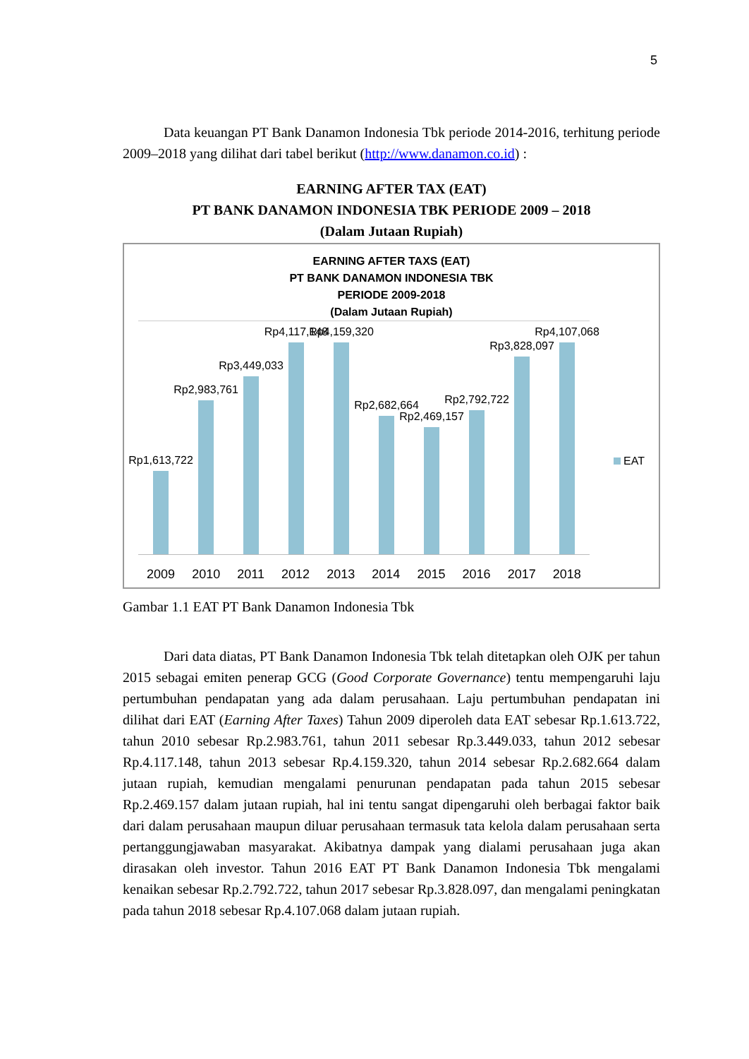5
Data keuangan PT Bank Danamon Indonesia Tbk periode 2014-2016, terhitung periode 2009–2018 yang dilihat dari tabel berikut (http://www.danamon.co.id) :
EARNING AFTER TAX (EAT)
PT BANK DANAMON INDONESIA TBK PERIODE 2009 – 2018
(Dalam Jutaan Rupiah)
EARNING AFTER TAXS (EAT)
PT BANK DANAMON INDONESIA TBK
PERIODE 2009-2018
(Dalam Jutaan Rupiah)
Rp1,613,722
Rp2,983,761
Rp3,449,033
Rp4,117,148
Rp4,159,320
Rp2,682,664
Rp2,469,157
Rp2,792,722
Rp3,828,097
Rp4,107,068
2009 2010 2011 2012 2013 2014 2015 2016 2017 2018
EAT
Gambar 1.1 EAT PT Bank Danamon Indonesia Tbk
Dari data diatas, PT Bank Danamon Indonesia Tbk telah ditetapkan oleh OJK per tahun 2015 sebagai emiten penerap GCG (Good Corporate Governance) tentu mempengaruhi laju pertumbuhan pendapatan yang ada dalam perusahaan. Laju pertumbuhan pendapatan ini dilihat dari EAT (Earning After Taxes) Tahun 2009 diperoleh data EAT sebesar Rp.1.613.722, tahun 2010 sebesar Rp.2.983.761, tahun 2011 sebesar Rp.3.449.033, tahun 2012 sebesar Rp.4.117.148, tahun 2013 sebesar Rp.4.159.320, tahun 2014 sebesar Rp.2.682.664 dalam jutaan rupiah, kemudian mengalami penurunan pendapatan pada tahun 2015 sebesar Rp.2.469.157 dalam jutaan rupiah, hal ini tentu sangat dipengaruhi oleh berbagai faktor baik dari dalam perusahaan maupun diluar perusahaan termasuk tata kelola dalam perusahaan serta pertanggungjawaban masyarakat. Akibatnya dampak yang dialami perusahaan juga akan dirasakan oleh investor. Tahun 2016 EAT PT Bank Danamon Indonesia Tbk mengalami kenaikan sebesar Rp.2.792.722, tahun 2017 sebesar Rp.3.828.097, dan mengalami peningkatan pada tahun 2018 sebesar Rp.4.107.068 dalam jutaan rupiah.